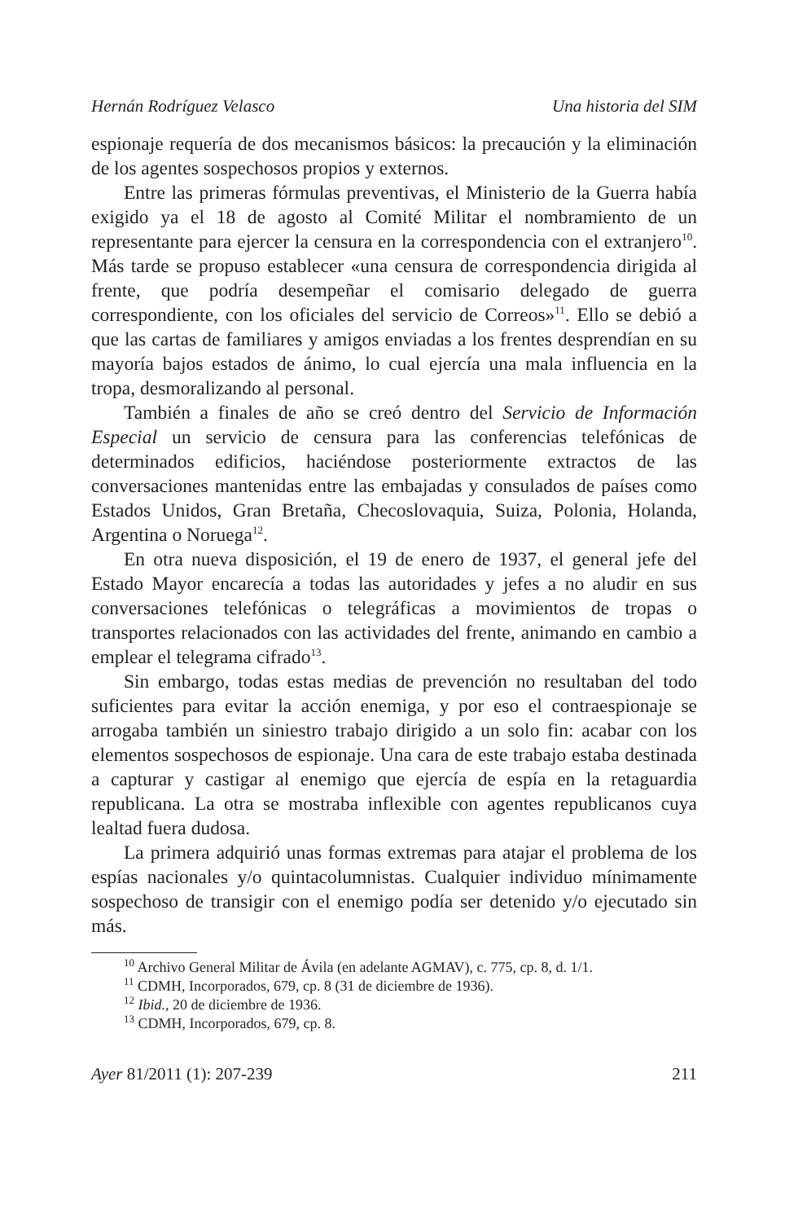Hernán Rodríguez Velasco Una historia del SIM
espionaje requería de dos mecanismos básicos: la precaución y la eliminación de los agentes sospechosos propios y externos.
Entre las primeras fórmulas preventivas, el Ministerio de la Guerra había exigido ya el 18 de agosto al Comité Militar el nombramiento de un representante para ejercer la censura en la correspondencia con el extranjero<sup>10</sup>. Más tarde se propuso establecer «una censura de correspondencia dirigida al frente, que podría desempeñar el comisario delegado de guerra correspondiente, con los oficiales del servicio de Correos»<sup>11</sup>. Ello se debió a que las cartas de familiares y amigos enviadas a los frentes desprendían en su mayoría bajos estados de ánimo, lo cual ejercía una mala influencia en la tropa, desmoralizando al personal.
También a finales de año se creó dentro del Servicio de Información Especial un servicio de censura para las conferencias telefónicas de determinados edificios, haciéndose posteriormente extractos de las conversaciones mantenidas entre las embajadas y consulados de países como Estados Unidos, Gran Bretaña, Checoslovaquia, Suiza, Polonia, Holanda, Argentina o Noruega<sup>12</sup>.
En otra nueva disposición, el 19 de enero de 1937, el general jefe del Estado Mayor encarecía a todas las autoridades y jefes a no aludir en sus conversaciones telefónicas o telegráficas a movimientos de tropas o transportes relacionados con las actividades del frente, animando en cambio a emplear el telegrama cifrado<sup>13</sup>.
Sin embargo, todas estas medias de prevención no resultaban del todo suficientes para evitar la acción enemiga, y por eso el contraespionaje se arrogaba también un siniestro trabajo dirigido a un solo fin: acabar con los elementos sospechosos de espionaje. Una cara de este trabajo estaba destinada a capturar y castigar al enemigo que ejercía de espía en la retaguardia republicana. La otra se mostraba inflexible con agentes republicanos cuya lealtad fuera dudosa.
La primera adquirió unas formas extremas para atajar el problema de los espías nacionales y/o quintacolumnistas. Cualquier individuo mínimamente sospechoso de transigir con el enemigo podía ser detenido y/o ejecutado sin más.
<sup>10</sup> Archivo General Militar de Ávila (en adelante AGMAV), c. 775, cp. 8, d. 1/1.
<sup>11</sup> CDMH, Incorporados, 679, cp. 8 (31 de diciembre de 1936).
<sup>12</sup> Ibid., 20 de diciembre de 1936.
<sup>13</sup> CDMH, Incorporados, 679, cp. 8.
Ayer 81/2011 (1): 207-239 211